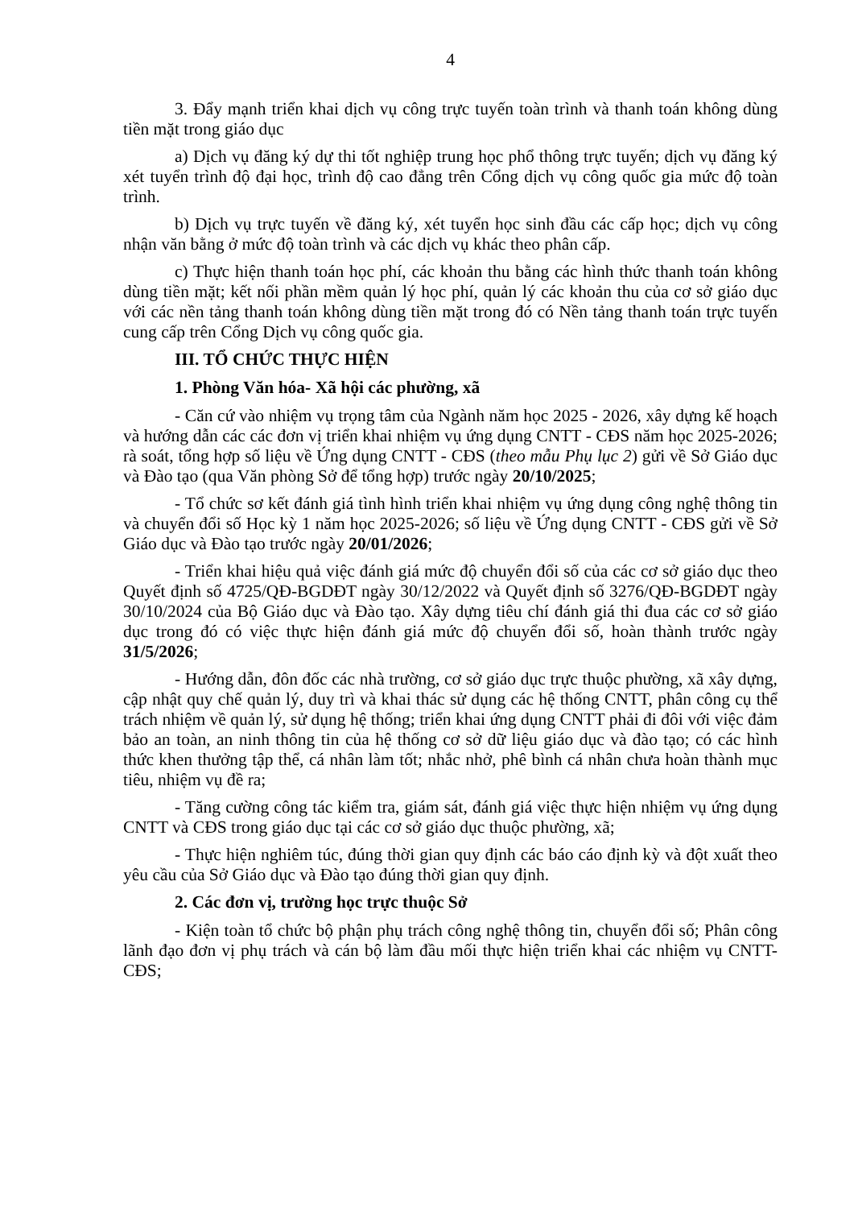4
3. Đẩy mạnh triển khai dịch vụ công trực tuyến toàn trình và thanh toán không dùng tiền mặt trong giáo dục
a) Dịch vụ đăng ký dự thi tốt nghiệp trung học phổ thông trực tuyến; dịch vụ đăng ký xét tuyển trình độ đại học, trình độ cao đẳng trên Cổng dịch vụ công quốc gia mức độ toàn trình.
b) Dịch vụ trực tuyến về đăng ký, xét tuyển học sinh đầu các cấp học; dịch vụ công nhận văn bằng ở mức độ toàn trình và các dịch vụ khác theo phân cấp.
c) Thực hiện thanh toán học phí, các khoản thu bằng các hình thức thanh toán không dùng tiền mặt; kết nối phần mềm quản lý học phí, quản lý các khoản thu của cơ sở giáo dục với các nền tảng thanh toán không dùng tiền mặt trong đó có Nền tảng thanh toán trực tuyến cung cấp trên Cổng Dịch vụ công quốc gia.
III. TỔ CHỨC THỰC HIỆN
1. Phòng Văn hóa- Xã hội các phường, xã
- Căn cứ vào nhiệm vụ trọng tâm của Ngành năm học 2025 - 2026, xây dựng kế hoạch và hướng dẫn các các đơn vị triển khai nhiệm vụ ứng dụng CNTT - CĐS năm học 2025-2026; rà soát, tổng hợp số liệu về Ứng dụng CNTT - CĐS (theo mẫu Phụ lục 2) gửi về Sở Giáo dục và Đào tạo (qua Văn phòng Sở để tổng hợp) trước ngày 20/10/2025;
- Tổ chức sơ kết đánh giá tình hình triển khai nhiệm vụ ứng dụng công nghệ thông tin và chuyển đổi số Học kỳ 1 năm học 2025-2026; số liệu về Ứng dụng CNTT - CĐS gửi về Sở Giáo dục và Đào tạo trước ngày 20/01/2026;
- Triển khai hiệu quả việc đánh giá mức độ chuyển đổi số của các cơ sở giáo dục theo Quyết định số 4725/QĐ-BGDĐT ngày 30/12/2022 và Quyết định số 3276/QĐ-BGDĐT ngày 30/10/2024 của Bộ Giáo dục và Đào tạo. Xây dựng tiêu chí đánh giá thi đua các cơ sở giáo dục trong đó có việc thực hiện đánh giá mức độ chuyển đổi số, hoàn thành trước ngày 31/5/2026;
- Hướng dẫn, đôn đốc các nhà trường, cơ sở giáo dục trực thuộc phường, xã xây dựng, cập nhật quy chế quản lý, duy trì và khai thác sử dụng các hệ thống CNTT, phân công cụ thể trách nhiệm về quản lý, sử dụng hệ thống; triển khai ứng dụng CNTT phải đi đôi với việc đảm bảo an toàn, an ninh thông tin của hệ thống cơ sở dữ liệu giáo dục và đào tạo; có các hình thức khen thưởng tập thể, cá nhân làm tốt; nhắc nhở, phê bình cá nhân chưa hoàn thành mục tiêu, nhiệm vụ đề ra;
- Tăng cường công tác kiểm tra, giám sát, đánh giá việc thực hiện nhiệm vụ ứng dụng CNTT và CĐS trong giáo dục tại các cơ sở giáo dục thuộc phường, xã;
- Thực hiện nghiêm túc, đúng thời gian quy định các báo cáo định kỳ và đột xuất theo yêu cầu của Sở Giáo dục và Đào tạo đúng thời gian quy định.
2. Các đơn vị, trường học trực thuộc Sở
- Kiện toàn tổ chức bộ phận phụ trách công nghệ thông tin, chuyển đổi số; Phân công lãnh đạo đơn vị phụ trách và cán bộ làm đầu mối thực hiện triển khai các nhiệm vụ CNTT- CĐS;